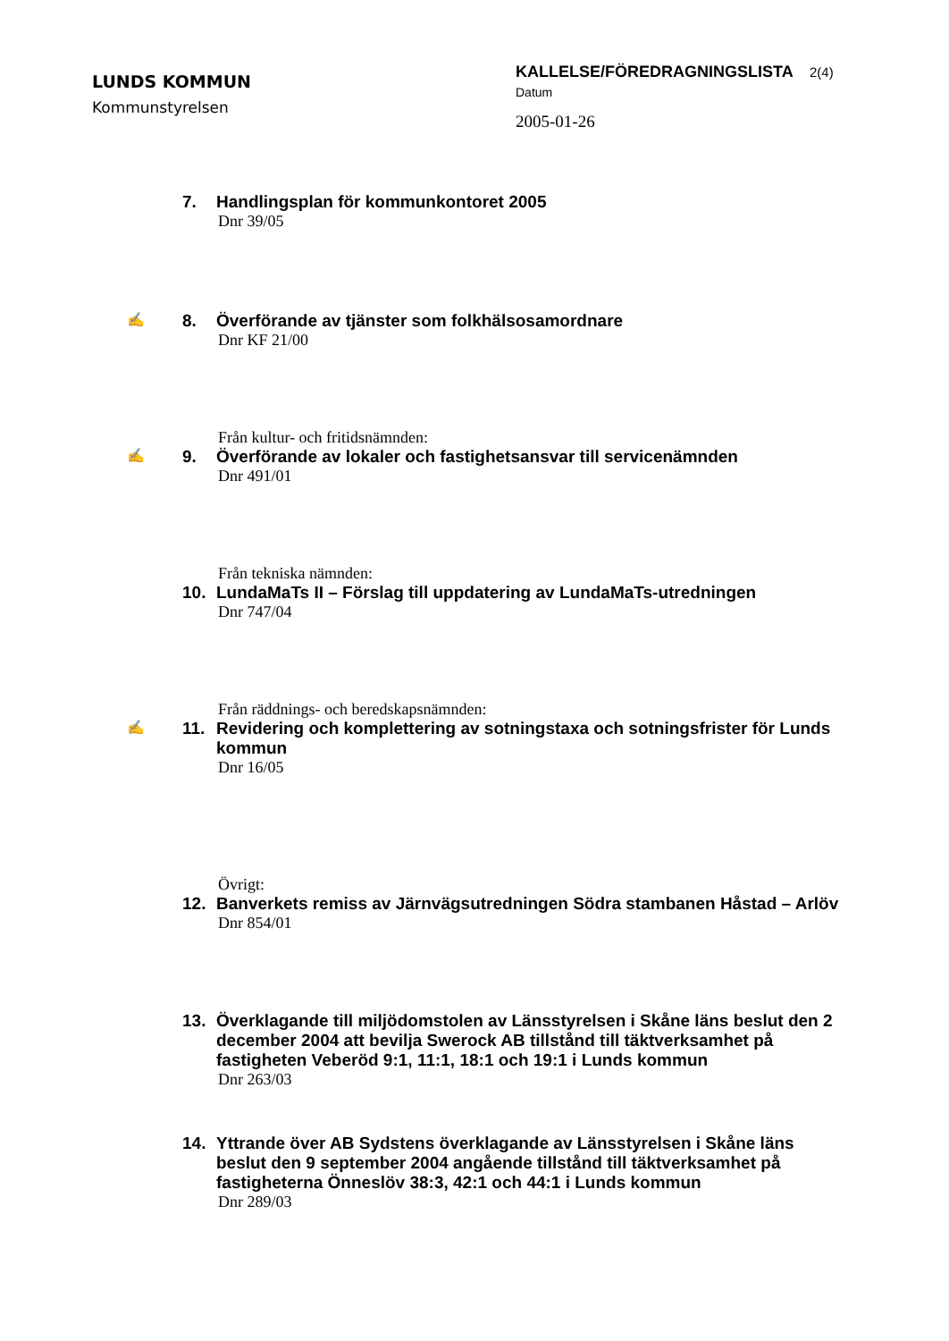LUNDS KOMMUN
Kommunstyrelsen
KALLELSE/FÖREDRAGNINGSLISTA 2(4)
Datum
2005-01-26
7. Handlingsplan för kommunkontoret 2005
Dnr 39/05
✍
8. Överförande av tjänster som folkhälsosamordnare
Dnr KF 21/00
Från kultur- och fritidsnämnden:
✍
9. Överförande av lokaler och fastighetsansvar till servicenämnden
Dnr 491/01
Från tekniska nämnden:
10. LundaMaTs II – Förslag till uppdatering av LundaMaTs-utredningen
Dnr 747/04
Från räddnings- och beredskapsnämnden:
✍
11. Revidering och komplettering av sotningstaxa och sotningsfrister för Lunds kommun
Dnr 16/05
Övrigt:
12. Banverkets remiss av Järnvägsutredningen Södra stambanen Håstad – Arlöv
Dnr 854/01
13. Överklagande till miljödomstolen av Länsstyrelsen i Skåne läns beslut den 2 december 2004 att bevilja Swerock AB tillstånd till täktverksamhet på fastigheten Veberöd 9:1, 11:1, 18:1 och 19:1 i Lunds kommun
Dnr 263/03
14. Yttrande över AB Sydstens överklagande av Länsstyrelsen i Skåne läns beslut den 9 september 2004 angående tillstånd till täktverksamhet på fastigheterna Önneslöv 38:3, 42:1 och 44:1 i Lunds kommun
Dnr 289/03